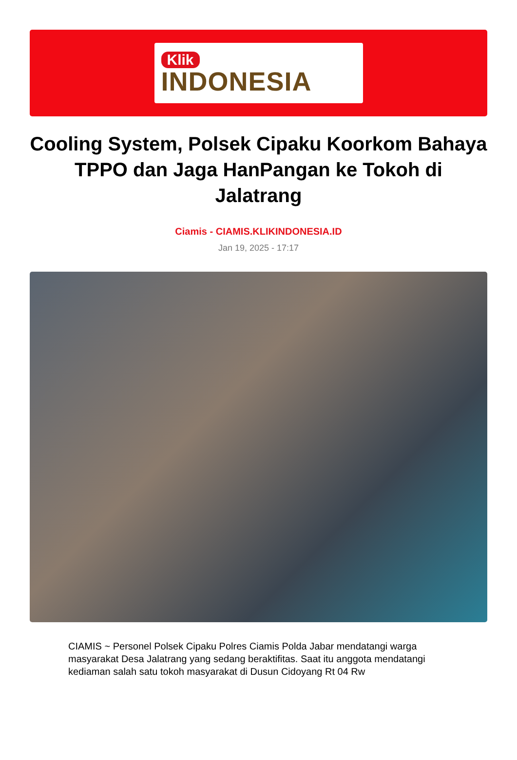Klik
INDONESIA
Cooling System, Polsek Cipaku Koorkom Bahaya TPPO dan Jaga HanPangan ke Tokoh di Jalatrang
Ciamis - CIAMIS.KLIKINDONESIA.ID
Jan 19, 2025 - 17:17
CIAMIS ~ Personel Polsek Cipaku Polres Ciamis Polda Jabar mendatangi warga masyarakat Desa Jalatrang yang sedang beraktifitas. Saat itu anggota mendatangi kediaman salah satu tokoh masyarakat di Dusun Cidoyang Rt 04 Rw